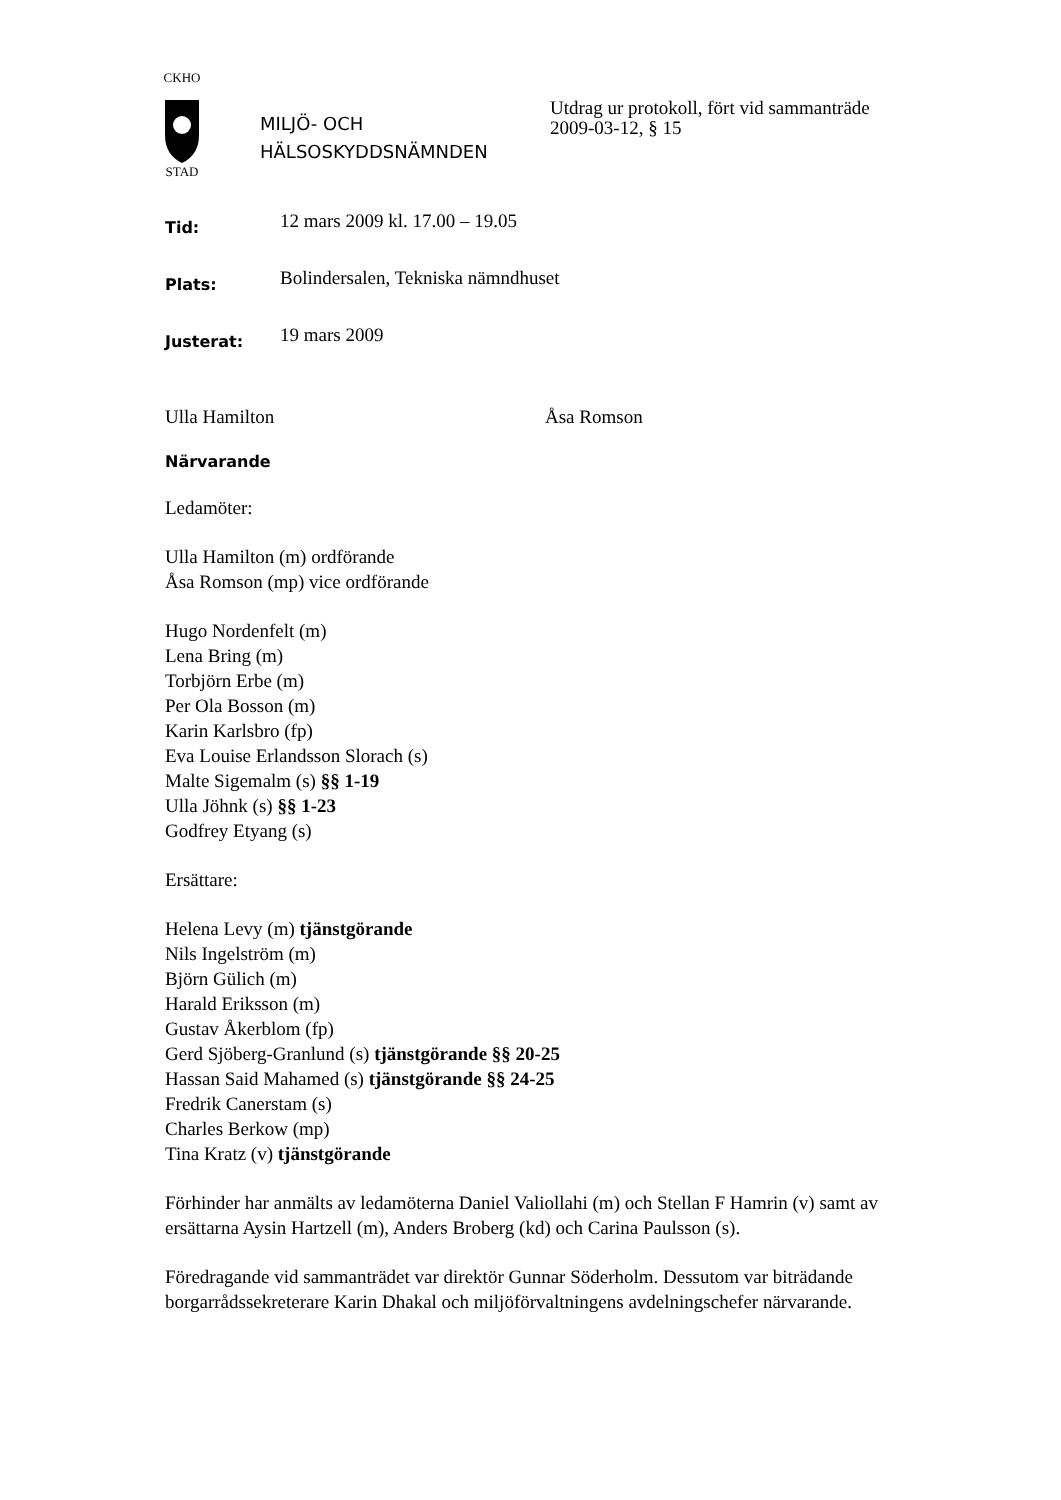CKHO
STAD
MILJÖ- OCH
HÄLSOSKYDDSNÄMNDEN
Utdrag ur protokoll, fört vid sammanträde
2009-03-12, § 15
Tid: 12 mars 2009 kl. 17.00 – 19.05
Plats: Bolindersalen, Tekniska nämndhuset
Justerat: 19 mars 2009
Ulla Hamilton Åsa Romson
Närvarande
Ledamöter:
Ulla Hamilton (m) ordförande
Åsa Romson (mp) vice ordförande
Hugo Nordenfelt (m)
Lena Bring (m)
Torbjörn Erbe (m)
Per Ola Bosson (m)
Karin Karlsbro (fp)
Eva Louise Erlandsson Slorach (s)
Malte Sigemalm (s) §§ 1-19
Ulla Jöhnk (s) §§ 1-23
Godfrey Etyang (s)
Ersättare:
Helena Levy (m) tjänstgörande
Nils Ingelström (m)
Björn Gülich (m)
Harald Eriksson (m)
Gustav Åkerblom (fp)
Gerd Sjöberg-Granlund (s) tjänstgörande §§ 20-25
Hassan Said Mahamed (s) tjänstgörande §§ 24-25
Fredrik Canerstam (s)
Charles Berkow (mp)
Tina Kratz (v) tjänstgörande
Förhinder har anmälts av ledamöterna Daniel Valiollahi (m) och Stellan F Hamrin (v) samt av ersättarna Aysin Hartzell (m), Anders Broberg (kd) och Carina Paulsson (s).
Föredragande vid sammanträdet var direktör Gunnar Söderholm. Dessutom var biträdande borgarrådssekreterare Karin Dhakal och miljöförvaltningens avdelningschefer närvarande.